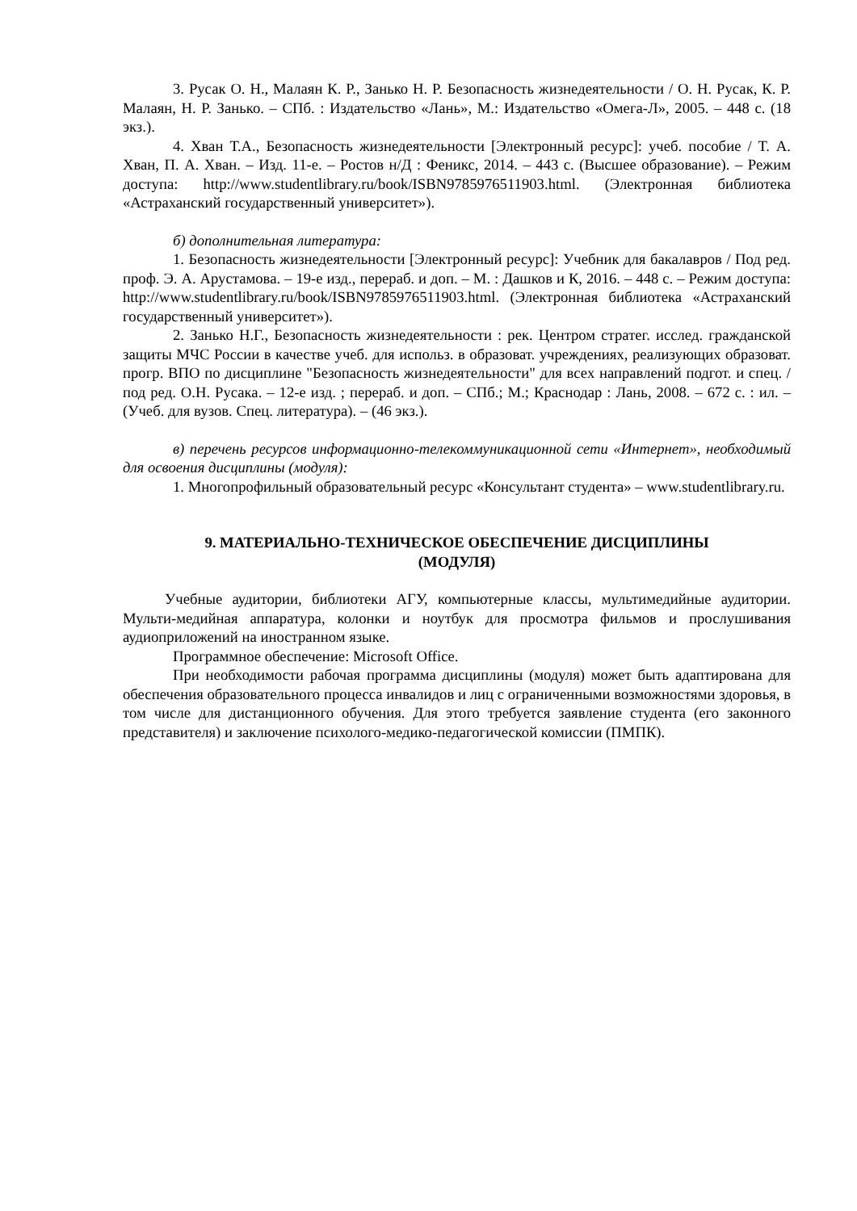3. Русак О. Н., Малаян К. Р., Занько Н. Р. Безопасность жизнедеятельности / О. Н. Русак, К. Р. Малаян, Н. Р. Занько. – СПб. : Издательство «Лань», М.: Издательство «Омега-Л», 2005. – 448 с. (18 экз.).
4. Хван Т.А., Безопасность жизнедеятельности [Электронный ресурс]: учеб. пособие / Т. А. Хван, П. А. Хван. – Изд. 11-е. – Ростов н/Д : Феникс, 2014. – 443 с. (Высшее образование). – Режим доступа: http://www.studentlibrary.ru/book/ISBN9785976511903.html. (Электронная библиотека «Астраханский государственный университет»).
б) дополнительная литература:
1. Безопасность жизнедеятельности [Электронный ресурс]: Учебник для бакалавров / Под ред. проф. Э. А. Арустамова. – 19-е изд., перераб. и доп. – М. : Дашков и К, 2016. – 448 с. – Режим доступа: http://www.studentlibrary.ru/book/ISBN9785976511903.html. (Электронная библиотека «Астраханский государственный университет»).
2. Занько Н.Г., Безопасность жизнедеятельности : рек. Центром стратег. исслед. гражданской защиты МЧС России в качестве учеб. для использ. в образоват. учреждениях, реализующих образоват. прогр. ВПО по дисциплине "Безопасность жизнедеятельности" для всех направлений подгот. и спец. / под ред. О.Н. Русака. – 12-е изд. ; перераб. и доп. – СПб.; М.; Краснодар : Лань, 2008. – 672 с. : ил. – (Учеб. для вузов. Спец. литература). – (46 экз.).
в) перечень ресурсов информационно-телекоммуникационной сети «Интернет», необходимый для освоения дисциплины (модуля):
1. Многопрофильный образовательный ресурс «Консультант студента» – www.studentlibrary.ru.
9. МАТЕРИАЛЬНО-ТЕХНИЧЕСКОЕ ОБЕСПЕЧЕНИЕ ДИСЦИПЛИНЫ
(МОДУЛЯ)
Учебные аудитории, библиотеки АГУ, компьютерные классы, мультимедийные аудитории. Мульти-медийная аппаратура, колонки и ноутбук для просмотра фильмов и прослушивания аудиоприложений на иностранном языке.
Программное обеспечение: Microsoft Office.
При необходимости рабочая программа дисциплины (модуля) может быть адаптирована для обеспечения образовательного процесса инвалидов и лиц с ограниченными возможностями здоровья, в том числе для дистанционного обучения. Для этого требуется заявление студента (его законного представителя) и заключение психолого-медико-педагогической комиссии (ПМПК).